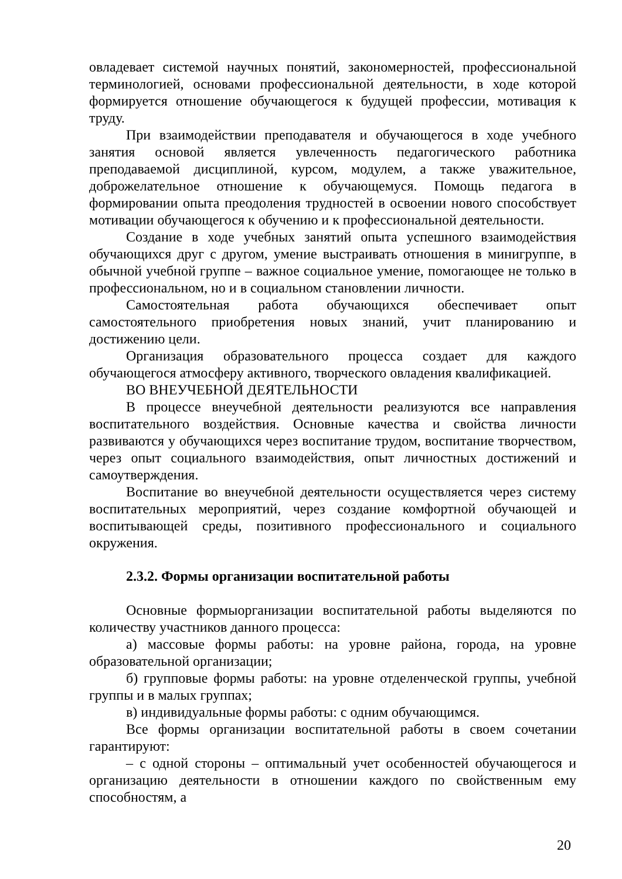овладевает системой научных понятий, закономерностей, профессиональной терминологией, основами профессиональной деятельности, в ходе которой формируется отношение обучающегося к будущей профессии, мотивация к труду.
При взаимодействии преподавателя и обучающегося в ходе учебного занятия основой является увлеченность педагогического работника преподаваемой дисциплиной, курсом, модулем, а также уважительное, доброжелательное отношение к обучающемуся. Помощь педагога в формировании опыта преодоления трудностей в освоении нового способствует мотивации обучающегося к обучению и к профессиональной деятельности.
Создание в ходе учебных занятий опыта успешного взаимодействия обучающихся друг с другом, умение выстраивать отношения в минигруппе, в обычной учебной группе – важное социальное умение, помогающее не только в профессиональном, но и в социальном становлении личности.
Самостоятельная работа обучающихся обеспечивает опыт самостоятельного приобретения новых знаний, учит планированию и достижению цели.
Организация образовательного процесса создает для каждого обучающегося атмосферу активного, творческого овладения квалификацией.
ВО ВНЕУЧЕБНОЙ ДЕЯТЕЛЬНОСТИ
В процессе внеучебной деятельности реализуются все направления воспитательного воздействия. Основные качества и свойства личности развиваются у обучающихся через воспитание трудом, воспитание творчеством, через опыт социального взаимодействия, опыт личностных достижений и самоутверждения.
Воспитание во внеучебной деятельности осуществляется через систему воспитательных мероприятий, через создание комфортной обучающей и воспитывающей среды, позитивного профессионального и социального окружения.
2.3.2. Формы организации воспитательной работы
Основные формыорганизации воспитательной работы выделяются по количеству участников данного процесса:
а) массовые формы работы: на уровне района, города, на уровне образовательной организации;
б) групповые формы работы: на уровне отделенческой группы, учебной группы и в малых группах;
в) индивидуальные формы работы: с одним обучающимся.
Все формы организации воспитательной работы в своем сочетании гарантируют:
– с одной стороны – оптимальный учет особенностей обучающегося и организацию деятельности в отношении каждого по свойственным ему способностям, а
20